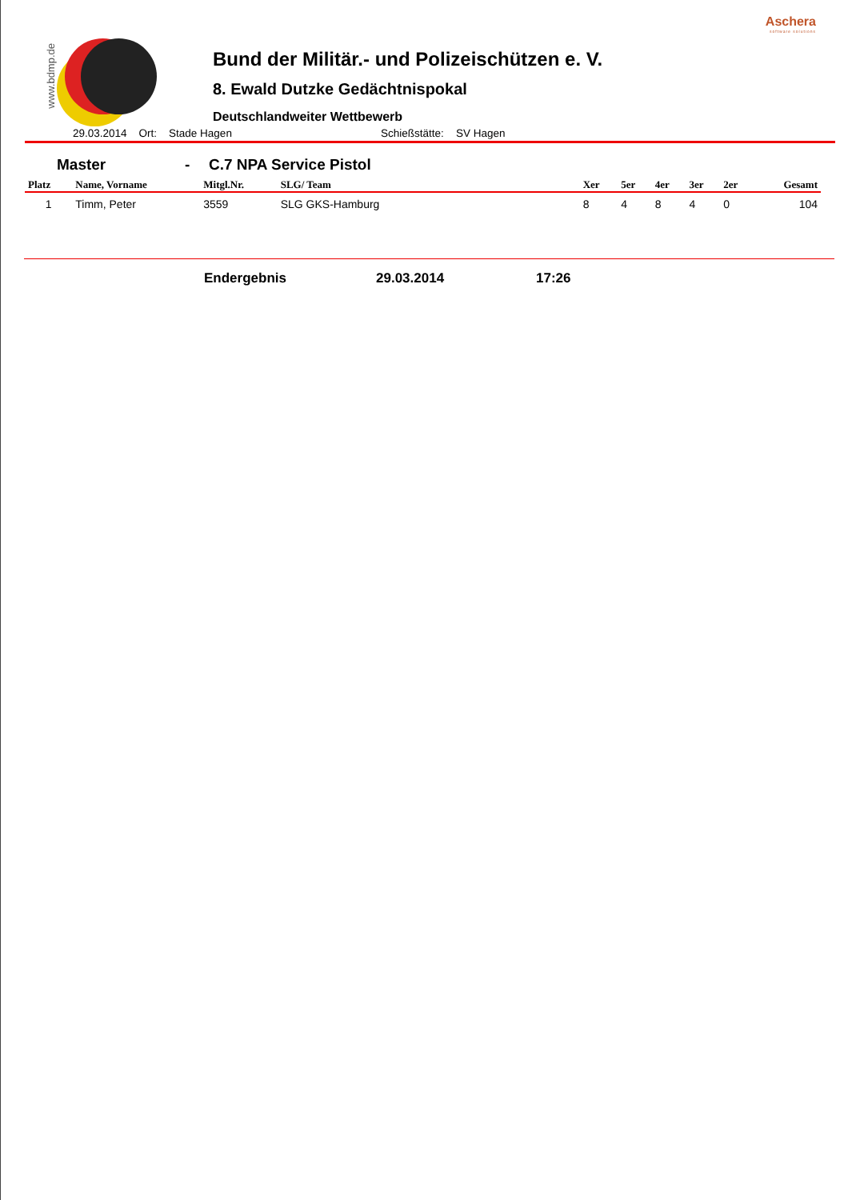Aschera
software solutions
www.bdmp.de
Bund der Militär.- und Polizeischützen e. V.
8. Ewald Dutzke Gedächtnispokal
Deutschlandweiter Wettbewerb
29.03.2014 Ort: Stade Hagen Schießstätte: SV Hagen
Master - C.7 NPA Service Pistol
| Platz | Name, Vorname | Mitgl.Nr. | SLG/ Team | Xer | 5er | 4er | 3er | 2er | Gesamt |
| --- | --- | --- | --- | --- | --- | --- | --- | --- | --- |
| 1 | Timm, Peter | 3559 | SLG GKS-Hamburg | 8 | 4 | 8 | 4 | 0 | 104 |
Endergebnis 29.03.2014 17:26